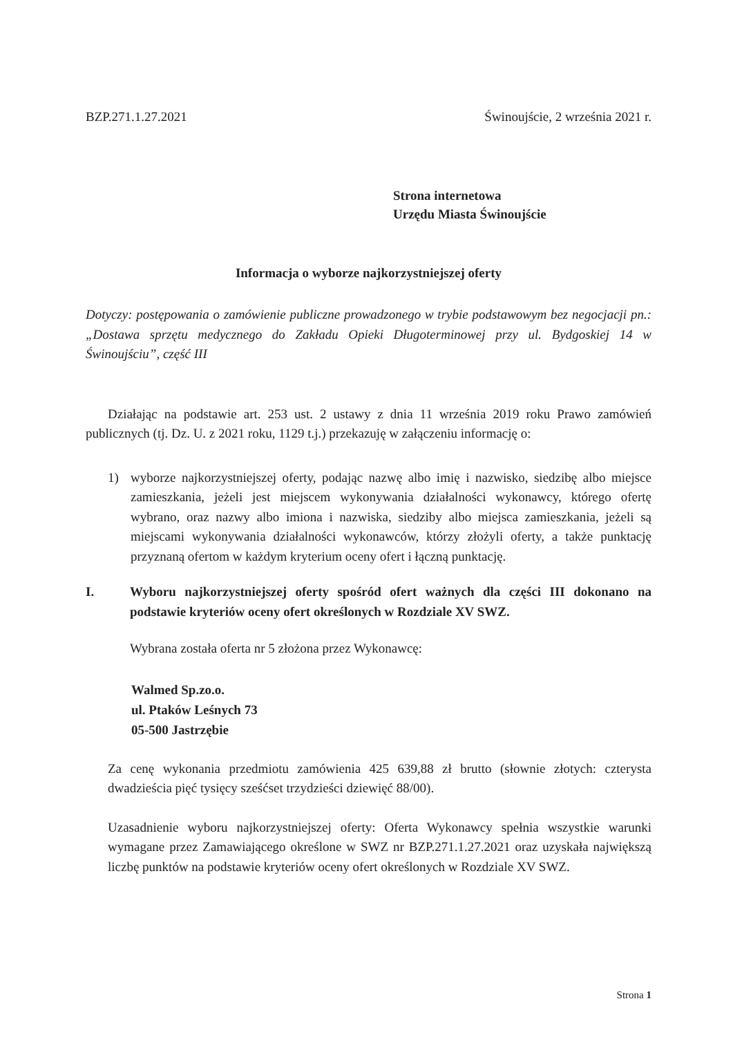BZP.271.1.27.2021 Świnoujście, 2 września 2021 r.
Strona internetowa
Urzędu Miasta Świnoujście
Informacja o wyborze najkorzystniejszej oferty
Dotyczy: postępowania o zamówienie publiczne prowadzonego w trybie podstawowym bez negocjacji pn.: „Dostawa sprzętu medycznego do Zakładu Opieki Długoterminowej przy ul. Bydgoskiej 14 w Świnoujściu”, część III
Działając na podstawie art. 253 ust. 2 ustawy z dnia 11 września 2019 roku Prawo zamówień publicznych (tj. Dz. U. z 2021 roku, 1129 t.j.) przekazuję w załączeniu informację o:
1) wyborze najkorzystniejszej oferty, podając nazwę albo imię i nazwisko, siedzibę albo miejsce zamieszkania, jeżeli jest miejscem wykonywania działalności wykonawcy, którego ofertę wybrano, oraz nazwy albo imiona i nazwiska, siedziby albo miejsca zamieszkania, jeżeli są miejscami wykonywania działalności wykonawców, którzy złożyli oferty, a także punktację przyznaną ofertom w każdym kryterium oceny ofert i łączną punktację.
I. Wyboru najkorzystniejszej oferty spośród ofert ważnych dla części III dokonano na podstawie kryteriów oceny ofert określonych w Rozdziale XV SWZ.
Wybrana została oferta nr 5 złożona przez Wykonawcę:
Walmed Sp.zo.o.
ul. Ptaków Leśnych 73
05-500 Jastrzębie
Za cenę wykonania przedmiotu zamówienia 425 639,88 zł brutto (słownie złotych: czterysta dwadzieścia pięć tysięcy sześćset trzydzieści dziewięć 88/00).
Uzasadnienie wyboru najkorzystniejszej oferty: Oferta Wykonawcy spełnia wszystkie warunki wymagane przez Zamawiającego określone w SWZ nr BZP.271.1.27.2021 oraz uzyskała największą liczbę punktów na podstawie kryteriów oceny ofert określonych w Rozdziale XV SWZ.
Strona 1